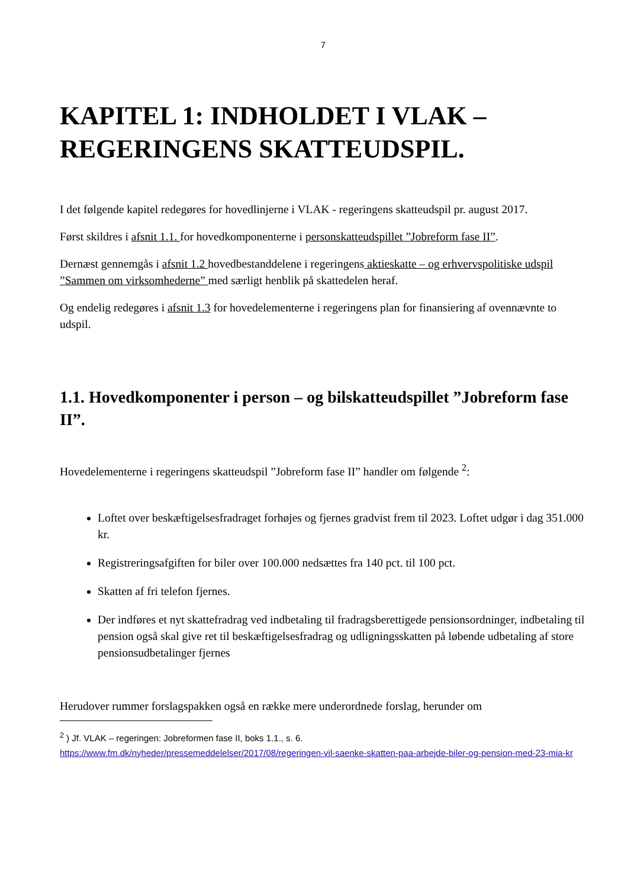7
KAPITEL 1: INDHOLDET I VLAK –
REGERINGENS SKATTEUDSPIL.
I det følgende kapitel redegøres for hovedlinjerne i VLAK - regeringens skatteudspil pr. august 2017.
Først skildres i afsnit 1.1. for hovedkomponenterne i personskatteudspillet ”Jobreform fase II”.
Dernæst gennemgås i afsnit 1.2 hovedbestanddelene i regeringens aktieskatte – og erhvervspolitiske udspil ”Sammen om virksomhederne” med særligt henblik på skattedelen heraf.
Og endelig redegøres i afsnit 1.3 for hovedelementerne i regeringens plan for finansiering af ovennævnte to udspil.
1.1. Hovedkomponenter i person – og bilskatteudspillet ”Jobreform fase II”.
Hovedelementerne i regeringens skatteudspil ”Jobreform fase II” handler om følgende <sup>2</sup>:
Loftet over beskæftigelsesfradraget forhøjes og fjernes gradvist frem til 2023. Loftet udgør i dag 351.000 kr.
Registreringsafgiften for biler over 100.000 nedsættes fra 140 pct. til 100 pct.
Skatten af fri telefon fjernes.
Der indføres et nyt skattefradrag ved indbetaling til fradragsberettigede pensionsordninger, indbetaling til pension også skal give ret til beskæftigelsesfradrag og udligningsskatten på løbende udbetaling af store pensionsudbetalinger fjernes
Herudover rummer forslagspakken også en række mere underordnede forslag, herunder om
<sup>2</sup> ) Jf. VLAK – regeringen: Jobreformen fase II, boks 1.1., s. 6.
https://www.fm.dk/nyheder/pressemeddelelser/2017/08/regeringen-vil-saenke-skatten-paa-arbejde-biler-og-pension-med-23-mia-kr